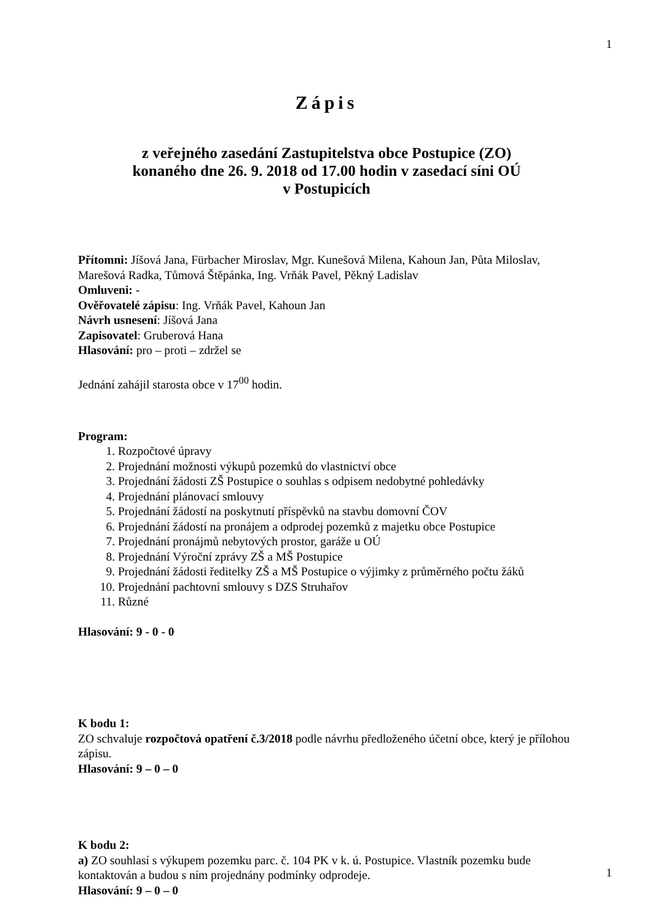1
Zápis
z veřejného zasedání Zastupitelstva obce Postupice (ZO)
konaného dne 26. 9. 2018 od 17.00 hodin v zasedací síni OÚ
v Postupicích
Přítomni: Jíšová Jana, Fürbacher Miroslav, Mgr. Kunešová Milena, Kahoun Jan, Půta Miloslav, Marešová Radka, Tůmová Štěpánka, Ing. Vrňák Pavel, Pěkný Ladislav
Omluveni: -
Ověřovatelé zápisu: Ing. Vrňák Pavel, Kahoun Jan
Návrh usnesení: Jíšová Jana
Zapisovatel: Gruberová Hana
Hlasování: pro – proti – zdržel se
Jednání zahájil starosta obce v 17<sup>00</sup> hodin.
Program:
1. Rozpočtové úpravy
2. Projednání možnosti výkupů pozemků do vlastnictví obce
3. Projednání žádosti ZŠ Postupice o souhlas s odpisem nedobytné pohledávky
4. Projednání plánovací smlouvy
5. Projednání žádostí na poskytnutí příspěvků na stavbu domovní ČOV
6. Projednání žádostí na pronájem a odprodej pozemků z majetku obce Postupice
7. Projednání pronájmů nebytových prostor, garáže u OÚ
8. Projednání Výroční zprávy ZŠ a MŠ Postupice
9. Projednání žádosti ředitelky ZŠ a MŠ Postupice o výjimky z průměrného počtu žáků
10. Projednání pachtovní smlouvy s DZS Struhařov
11. Různé
Hlasování: 9 - 0 - 0
K bodu 1:
ZO schvaluje rozpočtová opatření č.3/2018 podle návrhu předloženého účetní obce, který je přílohou zápisu.
Hlasování: 9 – 0 – 0
K bodu 2:
a) ZO souhlasí s výkupem pozemku parc. č. 104 PK v k. ú. Postupice. Vlastník pozemku bude kontaktován a budou s ním projednány podmínky odprodeje.
Hlasování: 9 – 0 – 0
1